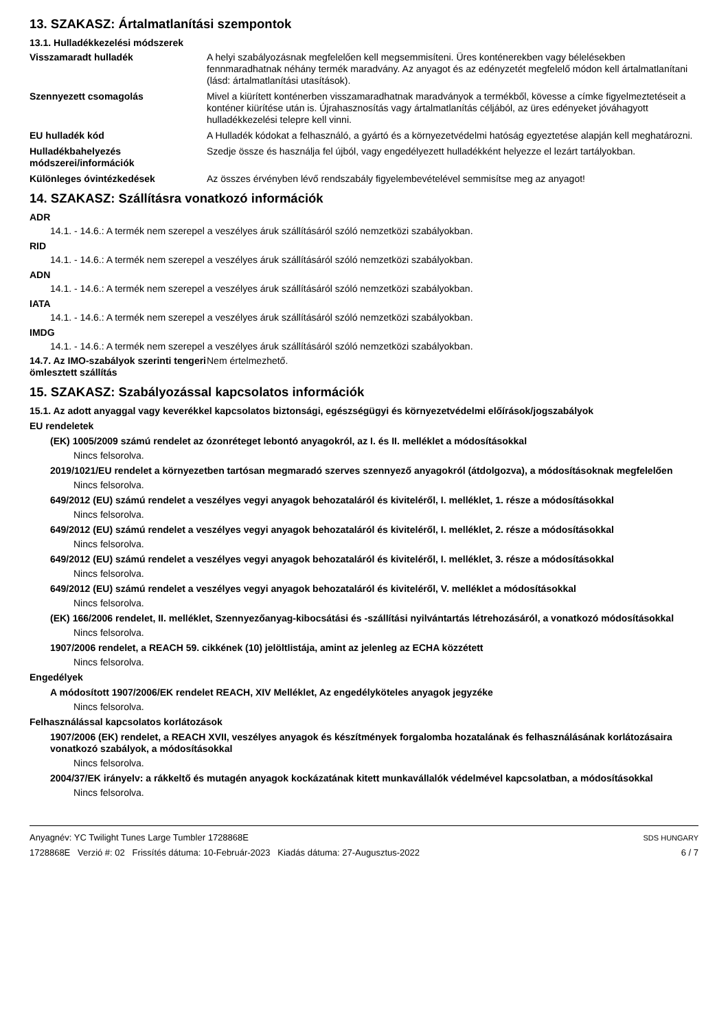13. SZAKASZ: Ártalmatlanítási szempontok
13.1. Hulladékkezelési módszerek
| Visszamaradt hulladék | A helyi szabályozásnak megfelelően kell megsemmisíteni. Üres konténerekben vagy bélelésekben fennmaradhatnak néhány termék maradvány. Az anyagot és az edényzetét megfelelő módon kell ártalmatlanítani (lásd: ártalmatlanítási utasítások). |
| Szennyezett csomagolás | Mivel a kiürített konténerben visszamaradhatnak maradványok a termékből, kövesse a címke figyelmeztetéseit a konténer kiürítése után is. Újrahasznosítás vagy ártalmatlanítás céljából, az üres edényeket jóváhagyott hulladékkezelési telepre kell vinni. |
| EU hulladék kód | A Hulladék kódokat a felhasználó, a gyártó és a környezetvédelmi hatóság egyeztetése alapján kell meghatározni. |
| Hulladékbahelyezés módszerei/információk | Szedje össze és használja fel újból, vagy engedélyezett hulladékként helyezze el lezárt tartályokban. |
| Különleges óvintézkedések | Az összes érvényben lévő rendszabály figyelembevételével semmisítse meg az anyagot! |
14. SZAKASZ: Szállításra vonatkozó információk
ADR
14.1. - 14.6.: A termék nem szerepel a veszélyes áruk szállításáról szóló nemzetközi szabályokban.
RID
14.1. - 14.6.: A termék nem szerepel a veszélyes áruk szállításáról szóló nemzetközi szabályokban.
ADN
14.1. - 14.6.: A termék nem szerepel a veszélyes áruk szállításáról szóló nemzetközi szabályokban.
IATA
14.1. - 14.6.: A termék nem szerepel a veszélyes áruk szállításáról szóló nemzetközi szabályokban.
IMDG
14.1. - 14.6.: A termék nem szerepel a veszélyes áruk szállításáról szóló nemzetközi szabályokban.
| 14.7. Az IMO-szabályok szerinti tengeri ömlesztett szállítás | Nem értelmezhető. |
15. SZAKASZ: Szabályozással kapcsolatos információk
15.1. Az adott anyaggal vagy keverékkel kapcsolatos biztonsági, egészségügyi és környezetvédelmi előírások/jogszabályok
EU rendeletek
(EK) 1005/2009 számú rendelet az ózonréteget lebontó anyagokról, az I. és II. melléklet a módosításokkal
Nincs felsorolva.
2019/1021/EU rendelet a környezetben tartósan megmaradó szerves szennyező anyagokról (átdolgozva), a módosításoknak megfelelően
Nincs felsorolva.
649/2012 (EU) számú rendelet a veszélyes vegyi anyagok behozataláról és kiviteléről, I. melléklet, 1. része a módosításokkal
Nincs felsorolva.
649/2012 (EU) számú rendelet a veszélyes vegyi anyagok behozataláról és kiviteléről, I. melléklet, 2. része a módosításokkal
Nincs felsorolva.
649/2012 (EU) számú rendelet a veszélyes vegyi anyagok behozataláról és kiviteléről, I. melléklet, 3. része a módosításokkal
Nincs felsorolva.
649/2012 (EU) számú rendelet a veszélyes vegyi anyagok behozataláról és kiviteléről, V. melléklet a módosításokkal
Nincs felsorolva.
(EK) 166/2006 rendelet, II. melléklet, Szennyezőanyag-kibocsátási és -szállítási nyilvántartás létrehozásáról, a vonatkozó módosításokkal
Nincs felsorolva.
1907/2006 rendelet, a REACH 59. cikkének (10) jelöltlistája, amint az jelenleg az ECHA közzétett
Nincs felsorolva.
Engedélyek
A módosított 1907/2006/EK rendelet REACH, XIV Melléklet, Az engedélyköteles anyagok jegyzéke
Nincs felsorolva.
Felhasználással kapcsolatos korlátozások
1907/2006 (EK) rendelet, a REACH XVII, veszélyes anyagok és készítmények forgalomba hozatalának és felhasználásának korlátozásaira vonatkozó szabályok, a módosításokkal
Nincs felsorolva.
2004/37/EK irányelv: a rákkeltő és mutagén anyagok kockázatának kitett munkavállalók védelmével kapcsolatban, a módosításokkal
Nincs felsorolva.
Anyagnév: YC Twilight Tunes Large Tumbler 1728868E
1728868E Verzió #: 02 Frissítés dátuma: 10-Február-2023 Kiadás dátuma: 27-Augusztus-2022
SDS HUNGARY
6 / 7